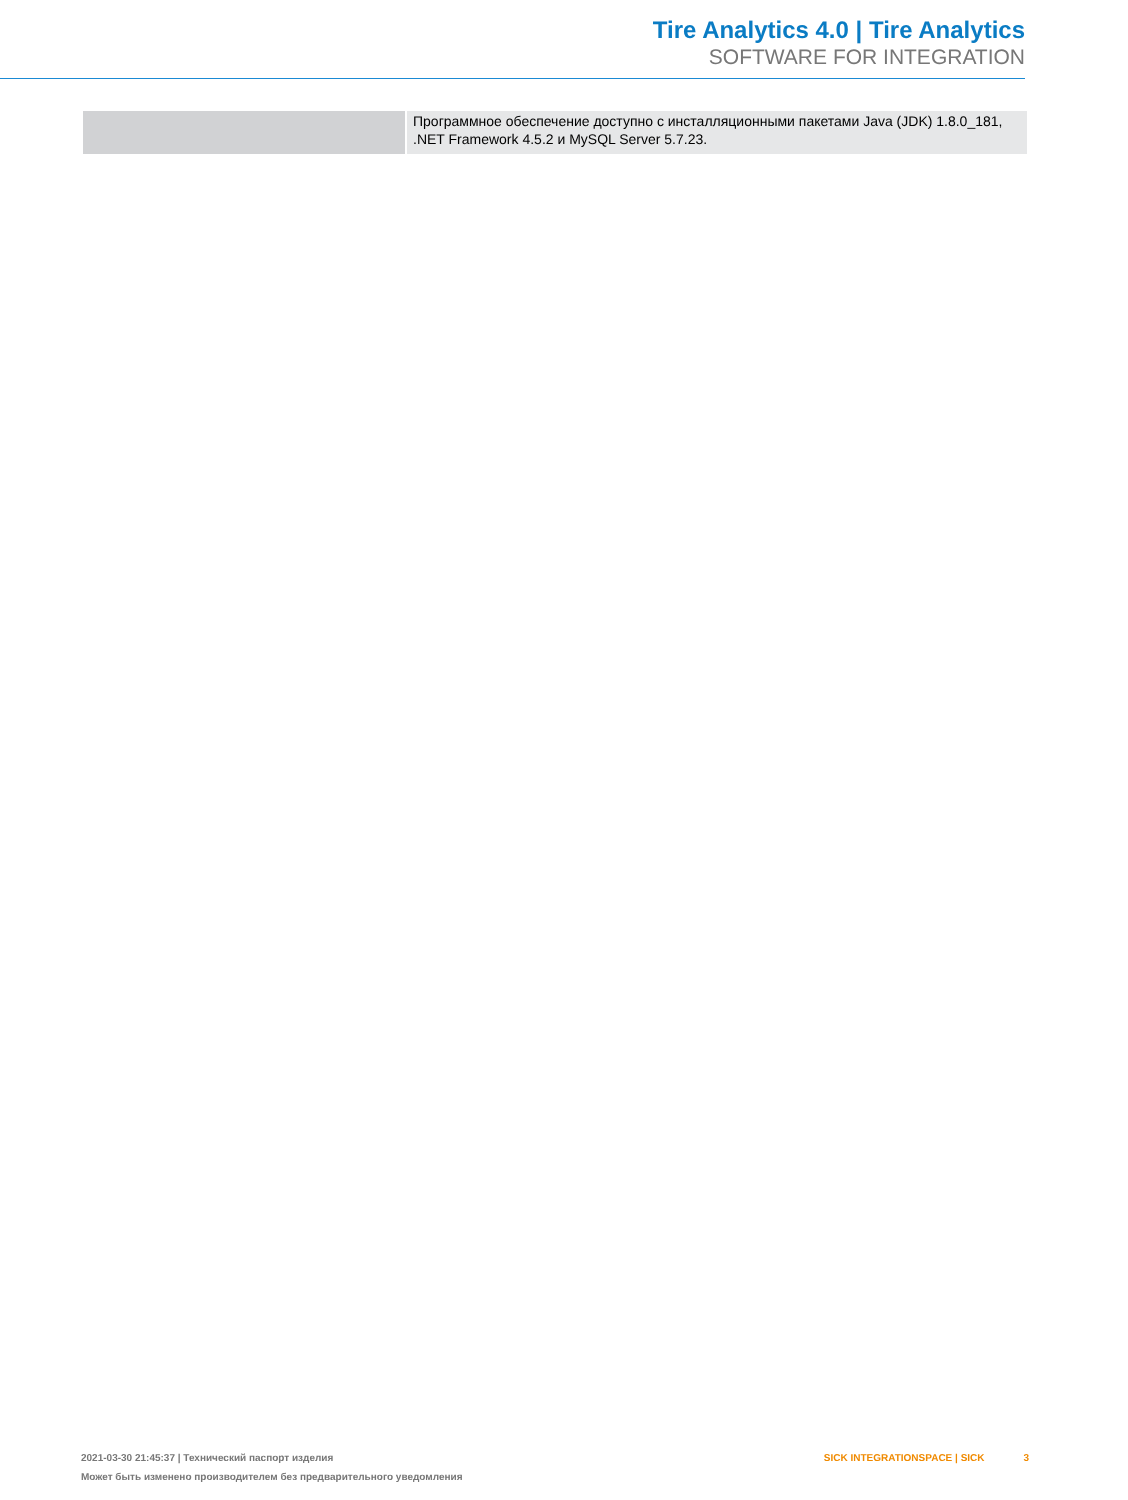Tire Analytics 4.0 | Tire Analytics
SOFTWARE FOR INTEGRATION
| | Программное обеспечение доступно с инсталляционными пакетами Java (JDK) 1.8.0_181, .NET Framework 4.5.2 и MySQL Server 5.7.23. |
2021-03-30 21:45:37 | Технический паспорт изделия
Может быть изменено производителем без предварительного уведомления
SICK INTEGRATIONSPACE | SICK 3